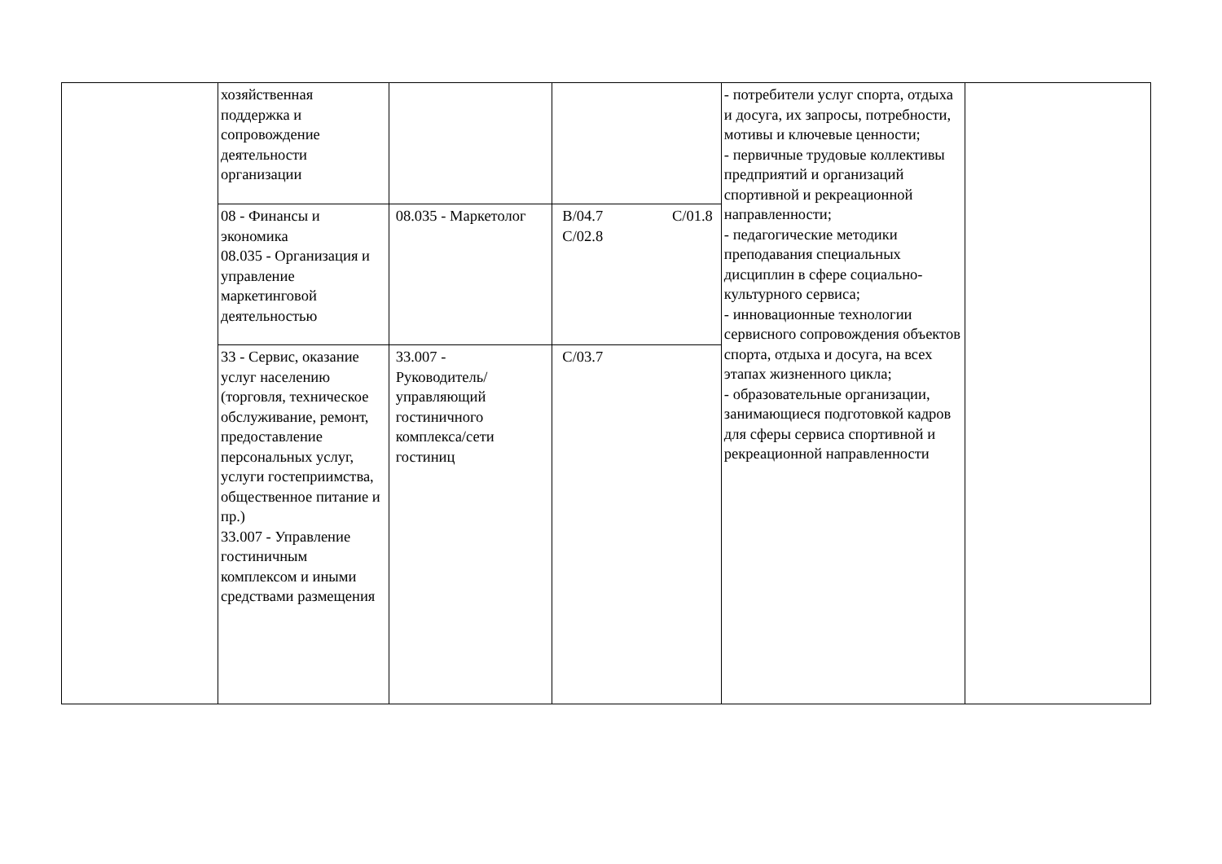| | хозяйственная поддержка и сопровождение деятельности организации | | | - потребители услуг спорта, отдыха и досуга, их запросы, потребности, мотивы и ключевые ценности; - первичные трудовые коллективы предприятий и организаций спортивной и рекреационной направленности; - педагогические методики преподавания специальных дисциплин в сфере социально-культурного сервиса; - инновационные технологии сервисного сопровождения объектов спорта, отдыха и досуга, на всех этапах жизненного цикла; - образовательные организации, занимающиеся подготовкой кадров для сферы сервиса спортивной и рекреационной направленности | |
| | 08 - Финансы и экономика 08.035 - Организация и управление маркетинговой деятельностью | 08.035 - Маркетолог | B/04.7 C/01.8 C/02.8 | | |
| | 33 - Сервис, оказание услуг населению (торговля, техническое обслуживание, ремонт, предоставление персональных услуг, услуги гостеприимства, общественное питание и пр.) 33.007 - Управление гостиничным комплексом и иными средствами размещения | 33.007 - Руководитель/управляющий гостиничного комплекса/сети гостиниц | C/03.7 | | |